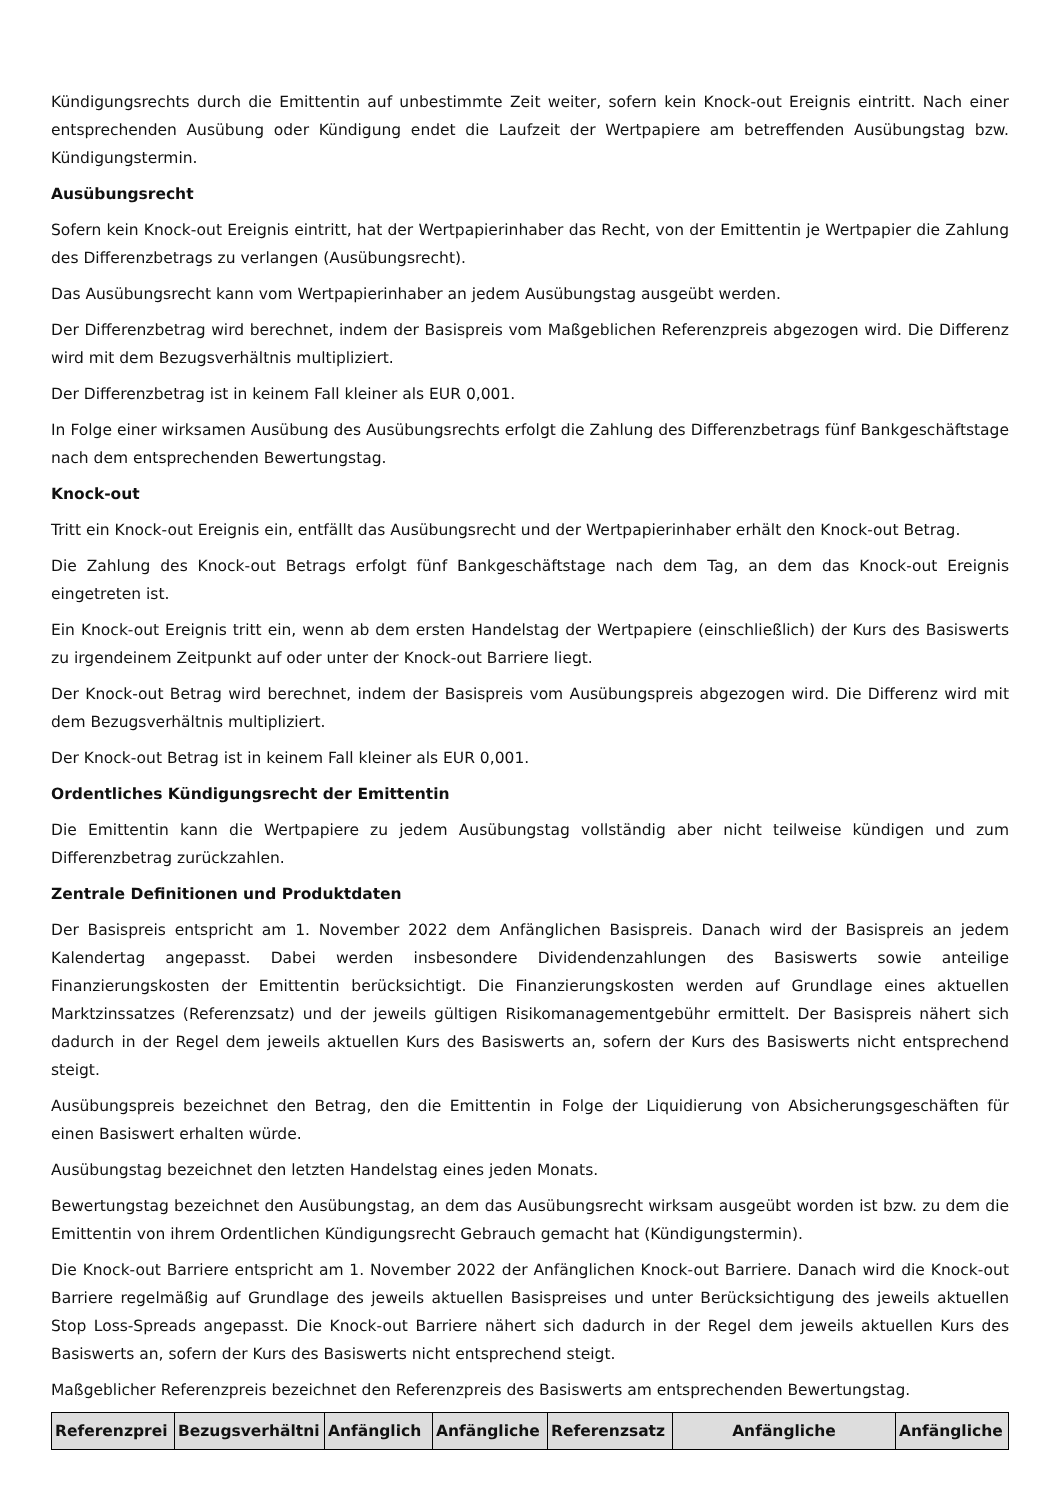Kündigungsrechts durch die Emittentin auf unbestimmte Zeit weiter, sofern kein Knock-out Ereignis eintritt. Nach einer entsprechenden Ausübung oder Kündigung endet die Laufzeit der Wertpapiere am betreffenden Ausübungstag bzw. Kündigungstermin.
Ausübungsrecht
Sofern kein Knock-out Ereignis eintritt, hat der Wertpapierinhaber das Recht, von der Emittentin je Wertpapier die Zahlung des Differenzbetrags zu verlangen (Ausübungsrecht).
Das Ausübungsrecht kann vom Wertpapierinhaber an jedem Ausübungstag ausgeübt werden.
Der Differenzbetrag wird berechnet, indem der Basispreis vom Maßgeblichen Referenzpreis abgezogen wird. Die Differenz wird mit dem Bezugsverhältnis multipliziert.
Der Differenzbetrag ist in keinem Fall kleiner als EUR 0,001.
In Folge einer wirksamen Ausübung des Ausübungsrechts erfolgt die Zahlung des Differenzbetrags fünf Bankgeschäftstage nach dem entsprechenden Bewertungstag.
Knock-out
Tritt ein Knock-out Ereignis ein, entfällt das Ausübungsrecht und der Wertpapierinhaber erhält den Knock-out Betrag.
Die Zahlung des Knock-out Betrags erfolgt fünf Bankgeschäftstage nach dem Tag, an dem das Knock-out Ereignis eingetreten ist.
Ein Knock-out Ereignis tritt ein, wenn ab dem ersten Handelstag der Wertpapiere (einschließlich) der Kurs des Basiswerts zu irgendeinem Zeitpunkt auf oder unter der Knock-out Barriere liegt.
Der Knock-out Betrag wird berechnet, indem der Basispreis vom Ausübungspreis abgezogen wird. Die Differenz wird mit dem Bezugsverhältnis multipliziert.
Der Knock-out Betrag ist in keinem Fall kleiner als EUR 0,001.
Ordentliches Kündigungsrecht der Emittentin
Die Emittentin kann die Wertpapiere zu jedem Ausübungstag vollständig aber nicht teilweise kündigen und zum Differenzbetrag zurückzahlen.
Zentrale Definitionen und Produktdaten
Der Basispreis entspricht am 1. November 2022 dem Anfänglichen Basispreis. Danach wird der Basispreis an jedem Kalendertag angepasst. Dabei werden insbesondere Dividendenzahlungen des Basiswerts sowie anteilige Finanzierungskosten der Emittentin berücksichtigt. Die Finanzierungskosten werden auf Grundlage eines aktuellen Marktzinssatzes (Referenzsatz) und der jeweils gültigen Risikomanagementgebühr ermittelt. Der Basispreis nähert sich dadurch in der Regel dem jeweils aktuellen Kurs des Basiswerts an, sofern der Kurs des Basiswerts nicht entsprechend steigt.
Ausübungspreis bezeichnet den Betrag, den die Emittentin in Folge der Liquidierung von Absicherungsgeschäften für einen Basiswert erhalten würde.
Ausübungstag bezeichnet den letzten Handelstag eines jeden Monats.
Bewertungstag bezeichnet den Ausübungstag, an dem das Ausübungsrecht wirksam ausgeübt worden ist bzw. zu dem die Emittentin von ihrem Ordentlichen Kündigungsrecht Gebrauch gemacht hat (Kündigungstermin).
Die Knock-out Barriere entspricht am 1. November 2022 der Anfänglichen Knock-out Barriere. Danach wird die Knock-out Barriere regelmäßig auf Grundlage des jeweils aktuellen Basispreises und unter Berücksichtigung des jeweils aktuellen Stop Loss-Spreads angepasst. Die Knock-out Barriere nähert sich dadurch in der Regel dem jeweils aktuellen Kurs des Basiswerts an, sofern der Kurs des Basiswerts nicht entsprechend steigt.
Maßgeblicher Referenzpreis bezeichnet den Referenzpreis des Basiswerts am entsprechenden Bewertungstag.
| Referenzprei | Bezugsverhältni | Anfänglich | Anfängliche | Referenzsatz | Anfängliche | Anfängliche |
| --- | --- | --- | --- | --- | --- | --- |